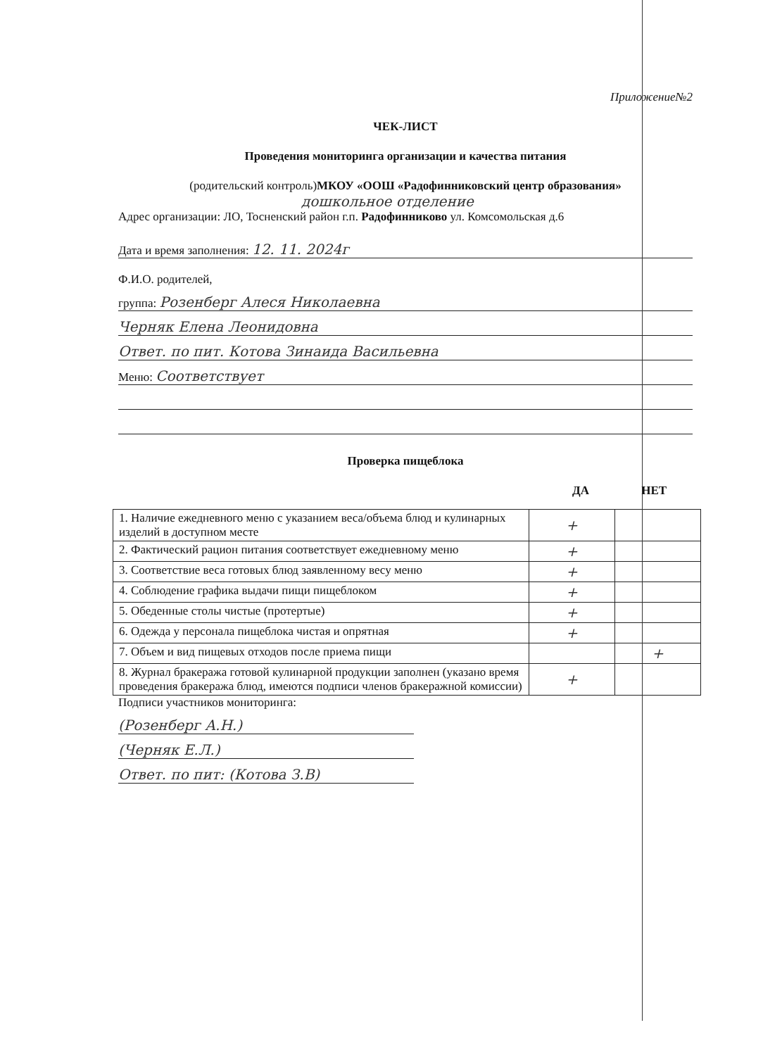Приложение№2
ЧЕК-ЛИСТ
Проведения мониторинга организации и качества питания
(родительский контроль)МКОУ «ООШ «Радофинниковский центр образования»
дошкольное отделение
Адрес организации: ЛО, Тосненский район г.п. Радофинниково ул. Комсомольская д.6
Дата и время заполнения: 12. 11. 2024г
Ф.И.О. родителей,
группа: Розенберг Алеся Николаевна
Черняк Елена Леонидовна
Ответ. по пит. Котова Зинаида Васильевна
Меню: Соответствует
Проверка пищеблока
ДА НЕТ
| 1. Наличие ежедневного меню с указанием веса/объема блюд и кулинарных изделий в доступном месте | + | |
| 2. Фактический рацион питания соответствует ежедневному меню | + | |
| 3. Соответствие веса готовых блюд заявленному весу меню | + | |
| 4. Соблюдение графика выдачи пищи пищеблоком | + | |
| 5. Обеденные столы чистые (протертые) | + | |
| 6. Одежда у персонала пищеблока чистая и опрятная | + | |
| 7. Объем и вид пищевых отходов после приема пищи | | + |
| 8. Журнал бракеража готовой кулинарной продукции заполнен (указано время проведения бракеража блюд, имеются подписи членов бракеражной комиссии) | + | |
Подписи участников мониторинга:
(Розенберг А.Н.)
(Черняк Е.Л.)
Ответ. по пит: (Котова З.В)